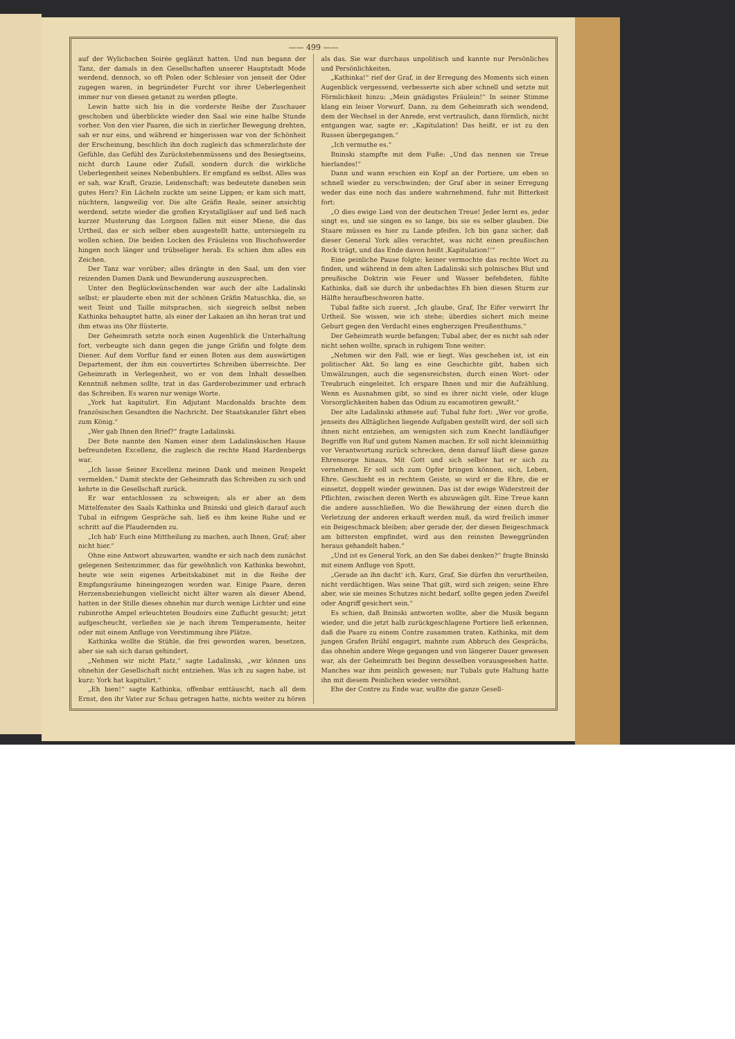—— 499 ——
auf der Wylichschen Soirée geglänzt hatten. Und nun begann der Tanz, der damals in den Gesellschaften unserer Hauptstadt Mode werdend, dennoch, so oft Polen oder Schlesier von jenseit der Oder zugegen waren, in begründeter Furcht vor ihrer Ueberlegenheit immer nur von diesen getanzt zu werden pflegte.
Lewin hatte sich bis in die vorderste Reihe der Zuschauer geschoben und überblickte wieder den Saal wie eine halbe Stunde vorher. Von den vier Paaren, die sich in zierlicher Bewegung drehten, sah er nur eins, und während er hingerissen war von der Schönheit der Erscheinung, beschlich ihn doch zugleich das schmerzlichste der Gefühle, das Gefühl des Zurückstehenmüssens und des Besiegtseins, nicht durch Laune oder Zufall, sondern durch die wirkliche Ueberlegenheit seines Nebenbuhlers. Er empfand es selbst. Alles was er sah, war Kraft, Grazie, Leidenschaft; was bedeutete daneben sein gutes Herz? Ein Lächeln zuckte um seine Lippen; er kam sich matt, nüchtern, langweilig vor. Die alte Gräfin Reale, seiner ansichtig werdend, setzte wieder die großen Krystallgläser auf und ließ nach kurzer Musterung das Lorgnon fallen mit einer Miene, die das Urtheil, das er sich selber eben ausgestellt hatte, untersiegeln zu wollen schien. Die beiden Locken des Fräuleins von Bischofswerder hingen noch länger und trübseliger herab. Es schien ihm alles ein Zeichen.
Der Tanz war vorüber; alles drängte in den Saal, um den vier reizenden Damen Dank und Bewunderung auszusprechen.
Unter den Beglückwünschenden war auch der alte Ladalinski selbst; er plauderte eben mit der schönen Gräfin Matuschka, die, so weit Teint und Taille mitsprachen, sich siegreich selbst neben Kathinka behauptet hatte, als einer der Lakaien an ihn heran trat und ihm etwas ins Ohr flüsterte.
Der Geheimrath setzte noch einen Augenblick die Unterhaltung fort, verbeugte sich dann gegen die junge Gräfin und folgte dem Diener. Auf dem Vorflur fand er einen Boten aus dem auswärtigen Departement, der ihm ein couvertirtes Schreiben überreichte. Der Geheimrath in Verlegenheit, wo er von dem Inhalt desselben Kenntniß nehmen sollte, trat in das Garderobezimmer und erbrach das Schreiben. Es waren nur wenige Worte.
„York hat kapitulirt. Ein Adjutant Macdonalds brachte dem französischen Gesandten die Nachricht. Der Staatskanzler fährt eben zum König.“
„Wer gab Ihnen den Brief?“ fragte Ladalinski.
Der Bote nannte den Namen einer dem Ladalinskischen Hause befreundeten Excellenz, die zugleich die rechte Hand Hardenbergs war.
„Ich lasse Seiner Excellenz meinen Dank und meinen Respekt vermelden.“ Damit steckte der Geheimrath das Schreiben zu sich und kehrte in die Gesellschaft zurück.
Er war entschlossen zu schweigen; als er aber an dem Mittelfenster des Saals Kathinka und Bninski und gleich darauf auch Tubal in eifrigem Gespräche sah, ließ es ihm keine Ruhe und er schritt auf die Plaudernden zu.
„Ich hab' Euch eine Mittheilung zu machen, auch Ihnen, Graf; aber nicht hier.“
Ohne eine Antwort abzuwarten, wandte er sich nach dem zunächst gelegenen Seitenzimmer, das für gewöhnlich von Kathinka bewohnt, heute wie sein eigenes Arbeitskabinet mit in die Reihe der Empfangsräume hineingezogen worden war. Einige Paare, deren Herzensbeziehungen vielleicht nicht älter waren als dieser Abend, hatten in der Stille dieses ohnehin nur durch wenige Lichter und eine rubinrothe Ampel erleuchteten Boudoirs eine Zuflucht gesucht; jetzt aufgescheucht, verließen sie je nach ihrem Temperamente, heiter oder mit einem Anfluge von Verstimmung ihre Plätze.
Kathinka wollte die Stühle, die frei geworden waren, besetzen, aber sie sah sich daran gehindert.
„Nehmen wir nicht Platz,“ sagte Ladalinski, „wir können uns ohnehin der Gesellschaft nicht entziehen. Was ich zu sagen habe, ist kurz: York hat kapitulirt.“
„Eh bien!“ sagte Kathinka, offenbar enttäuscht, nach all dem Ernst, den ihr Vater zur Schau getragen hatte, nichts weiter zu hören als das. Sie war durchaus unpolitisch und kannte nur Persönliches und Persönlichkeiten.
„Kathinka!“ rief der Graf, in der Erregung des Moments sich einen Augenblick vergessend, verbesserte sich aber schnell und setzte mit Förmlichkeit hinzu: „Mein gnädigstes Fräulein!“ In seiner Stimme klang ein leiser Vorwurf. Dann, zu dem Geheimrath sich wendend, dem der Wechsel in der Anrede, erst vertraulich, dann förmlich, nicht entgangen war, sagte er: „Kapitulation! Das heißt, er ist zu den Russen übergegangen.“
„Ich vermuthe es.“
Bninski stampfte mit dem Fuße: „Und das nennen sie Treue hierlandes!“
Dann und wann erschien ein Kopf an der Portiere, um eben so schnell wieder zu verschwinden; der Graf aber in seiner Erregung weder das eine noch das andere wahrnehmend, fuhr mit Bitterkeit fort:
„O dies ewige Lied von der deutschen Treue! Jeder lernt es, jeder singt es, und sie singen es so lange, bis sie es selber glauben. Die Staare müssen es hier zu Lande pfeifen. Ich bin ganz sicher, daß dieser General York alles verachtet, was nicht einen preußischen Rock trägt, und das Ende davon heißt ‚Kapitulation!‘“
Eine peinliche Pause folgte; keiner vermochte das rechte Wort zu finden, und während in dem alten Ladalinski sich polnisches Blut und preußische Doktrin wie Feuer und Wasser befehdeten, fühlte Kathinka, daß sie durch ihr unbedachtes Eh bien diesen Sturm zur Hälfte heraufbeschworen hatte.
Tubal faßte sich zuerst. „Ich glaube, Graf, Ihr Eifer verwirrt Ihr Urtheil. Sie wissen, wie ich stehe; überdies sichert mich meine Geburt gegen den Verdacht eines engherzigen Preußenthums.“
Der Geheimrath wurde befangen; Tubal aber, der es nicht sah oder nicht sehen wollte, sprach in ruhigem Tone weiter:
„Nehmen wir den Fall, wie er liegt. Was geschehen ist, ist ein politischer Akt. So lang es eine Geschichte gibt, haben sich Umwälzungen, auch die segensreichsten, durch einen Wort- oder Treubruch eingeleitet. Ich erspare Ihnen und mir die Aufzählung. Wenn es Ausnahmen gibt, so sind es ihrer nicht viele, oder kluge Vorsorglichkeiten haben das Odium zu escamotiren gewußt.“
Der alte Ladalinski athmete auf; Tubal fuhr fort: „Wer vor große, jenseits des Alltäglichen liegende Aufgaben gestellt wird, der soll sich ihnen nicht entziehen, am wenigsten sich zum Knecht landläufiger Begriffe von Ruf und gutem Namen machen. Er soll nicht kleinmüthig vor Verantwortung zurück schrecken, denn darauf läuft diese ganze Ehrensorge hinaus. Mit Gott und sich selber hat er sich zu vernehmen. Er soll sich zum Opfer bringen können, sich, Leben, Ehre. Geschieht es in rechtem Geiste, so wird er die Ehre, die er einsetzt, doppelt wieder gewinnen. Das ist der ewige Widerstreit der Pflichten, zwischen deren Werth es abzuwägen gilt. Eine Treue kann die andere ausschließen. Wo die Bewährung der einen durch die Verletzung der anderen erkauft werden muß, da wird freilich immer ein Beigeschmack bleiben; aber gerade der, der diesen Beigeschmack am bittersten empfindet, wird aus den reinsten Beweggründen heraus gehandelt haben.“
„Und ist es General York, an den Sie dabei denken?“ fragte Bninski mit einem Anfluge von Spott.
„Gerade an ihn dacht' ich. Kurz, Graf, Sie dürfen ihn verurtheilen, nicht verdächtigen. Was seine That gilt, wird sich zeigen; seine Ehre aber, wie sie meines Schutzes nicht bedarf, sollte gegen jeden Zweifel oder Angriff gesichert sein.“
Es schien, daß Bninski antworten wollte, aber die Musik begann wieder, und die jetzt halb zurückgeschlagene Portiere ließ erkennen, daß die Paare zu einem Contre zusammen traten. Kathinka, mit dem jungen Grafen Brühl engagirt, mahnte zum Abbruch des Gesprächs, das ohnehin andere Wege gegangen und von längerer Dauer gewesen war, als der Geheimrath bei Beginn desselben vorausgesehen hatte. Manches war ihm peinlich gewesen; nur Tubals gute Haltung hatte ihn mit diesem Peinlichen wieder versöhnt.
Ehe der Contre zu Ende war, wußte die ganze Gesell-